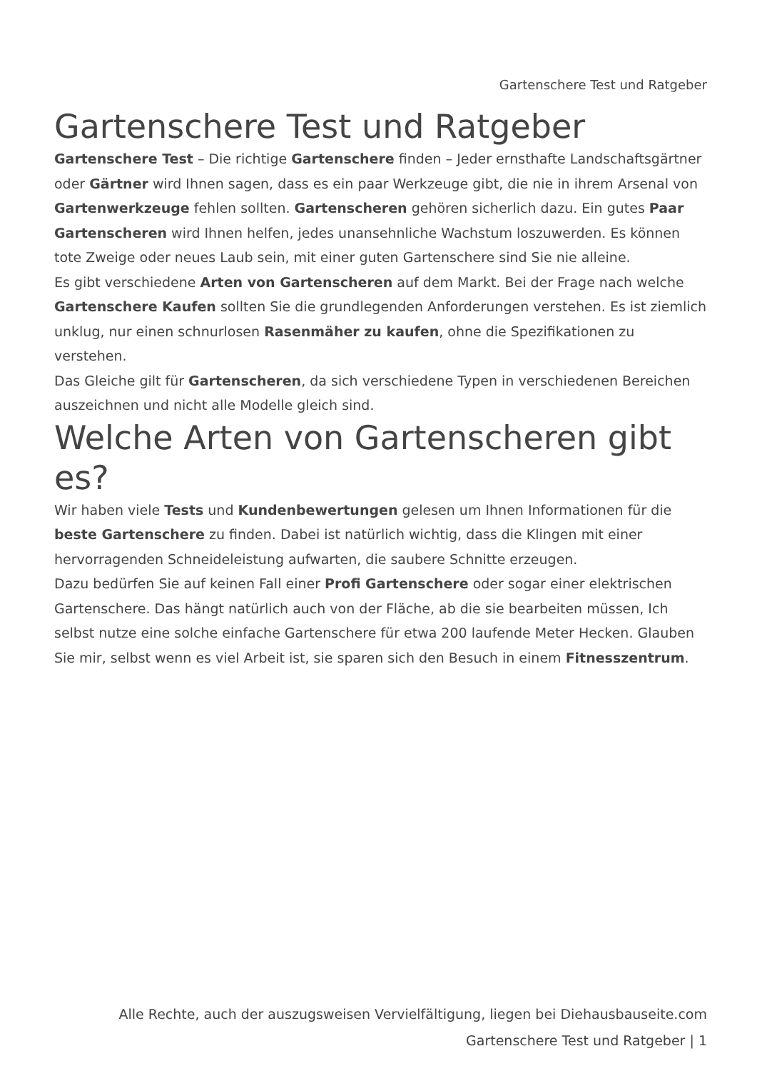Gartenschere Test und Ratgeber
Gartenschere Test und Ratgeber
Gartenschere Test – Die richtige Gartenschere finden – Jeder ernsthafte Landschaftsgärtner oder Gärtner wird Ihnen sagen, dass es ein paar Werkzeuge gibt, die nie in ihrem Arsenal von Gartenwerkzeuge fehlen sollten. Gartenscheren gehören sicherlich dazu. Ein gutes Paar Gartenscheren wird Ihnen helfen, jedes unansehnliche Wachstum loszuwerden. Es können tote Zweige oder neues Laub sein, mit einer guten Gartenschere sind Sie nie alleine.
Es gibt verschiedene Arten von Gartenscheren auf dem Markt. Bei der Frage nach welche Gartenschere Kaufen sollten Sie die grundlegenden Anforderungen verstehen. Es ist ziemlich unklug, nur einen schnurlosen Rasenmäher zu kaufen, ohne die Spezifikationen zu verstehen.
Das Gleiche gilt für Gartenscheren, da sich verschiedene Typen in verschiedenen Bereichen auszeichnen und nicht alle Modelle gleich sind.
Welche Arten von Gartenscheren gibt es?
Wir haben viele Tests und Kundenbewertungen gelesen um Ihnen Informationen für die beste Gartenschere zu finden. Dabei ist natürlich wichtig, dass die Klingen mit einer hervorragenden Schneideleistung aufwarten, die saubere Schnitte erzeugen.
Dazu bedürfen Sie auf keinen Fall einer Profi Gartenschere oder sogar einer elektrischen Gartenschere. Das hängt natürlich auch von der Fläche, ab die sie bearbeiten müssen, Ich selbst nutze eine solche einfache Gartenschere für etwa 200 laufende Meter Hecken. Glauben Sie mir, selbst wenn es viel Arbeit ist, sie sparen sich den Besuch in einem Fitnesszentrum.
Alle Rechte, auch der auszugsweisen Vervielfältigung, liegen bei Diehausbauseite.com
Gartenschere Test und Ratgeber | 1